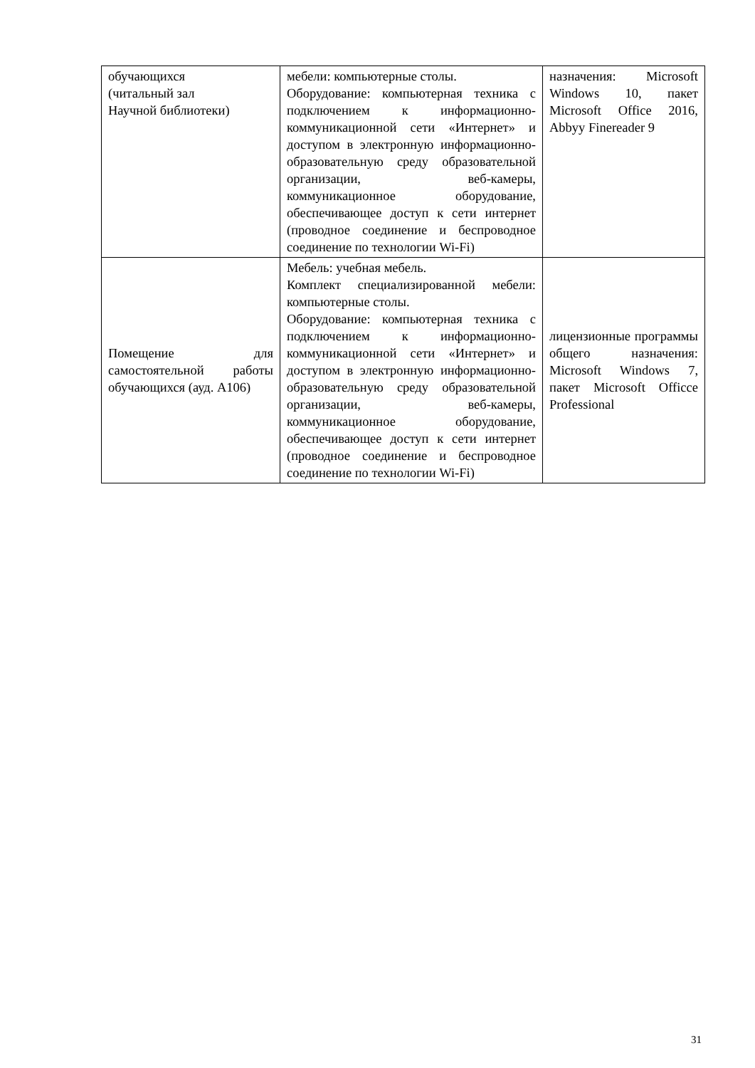| обучающихся (читальный зал Научной библиотеки) | мебели: компьютерные столы. Оборудование: компьютерная техника с подключением к информационно-коммуникационной сети «Интернет» и доступом в электронную информационно-образовательную среду образовательной организации, веб-камеры, коммуникационное оборудование, обеспечивающее доступ к сети интернет (проводное соединение и беспроводное соединение по технологии Wi-Fi) | назначения: Microsoft Windows 10, пакет Microsoft Office 2016, Abbyy Finereader 9 |
| Помещение для самостоятельной работы обучающихся (ауд. А106) | Мебель: учебная мебель. Комплект специализированной мебели: компьютерные столы. Оборудование: компьютерная техника с подключением к информационно-коммуникационной сети «Интернет» и доступом в электронную информационно-образовательную среду образовательной организации, веб-камеры, коммуникационное оборудование, обеспечивающее доступ к сети интернет (проводное соединение и беспроводное соединение по технологии Wi-Fi) | лицензионные программы общего назначения: Microsoft Windows 7, пакет Microsoft Officce Professional |
31